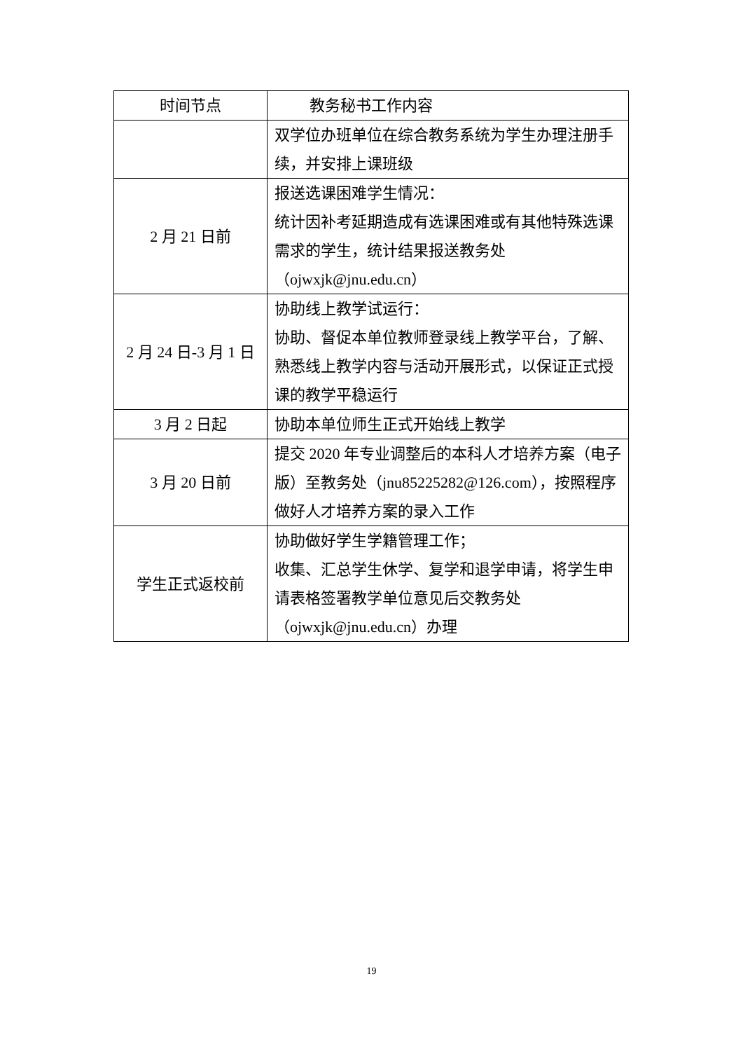| 时间节点 | 教务秘书工作内容 |
| --- | --- |
| | 双学位办班单位在综合教务系统为学生办理注册手续，并安排上课班级 |
| 2 月 21 日前 | 报送选课困难学生情况： 统计因补考延期造成有选课困难或有其他特殊选课需求的学生，统计结果报送教务处（ojwxjk@jnu.edu.cn） |
| 2 月 24 日-3 月 1 日 | 协助线上教学试运行： 协助、督促本单位教师登录线上教学平台，了解、熟悉线上教学内容与活动开展形式，以保证正式授课的教学平稳运行 |
| 3 月 2 日起 | 协助本单位师生正式开始线上教学 |
| 3 月 20 日前 | 提交 2020 年专业调整后的本科人才培养方案（电子版）至教务处（jnu85225282@126.com），按照程序做好人才培养方案的录入工作 |
| 学生正式返校前 | 协助做好学生学籍管理工作； 收集、汇总学生休学、复学和退学申请，将学生申请表格签署教学单位意见后交教务处（ojwxjk@jnu.edu.cn）办理 |
19